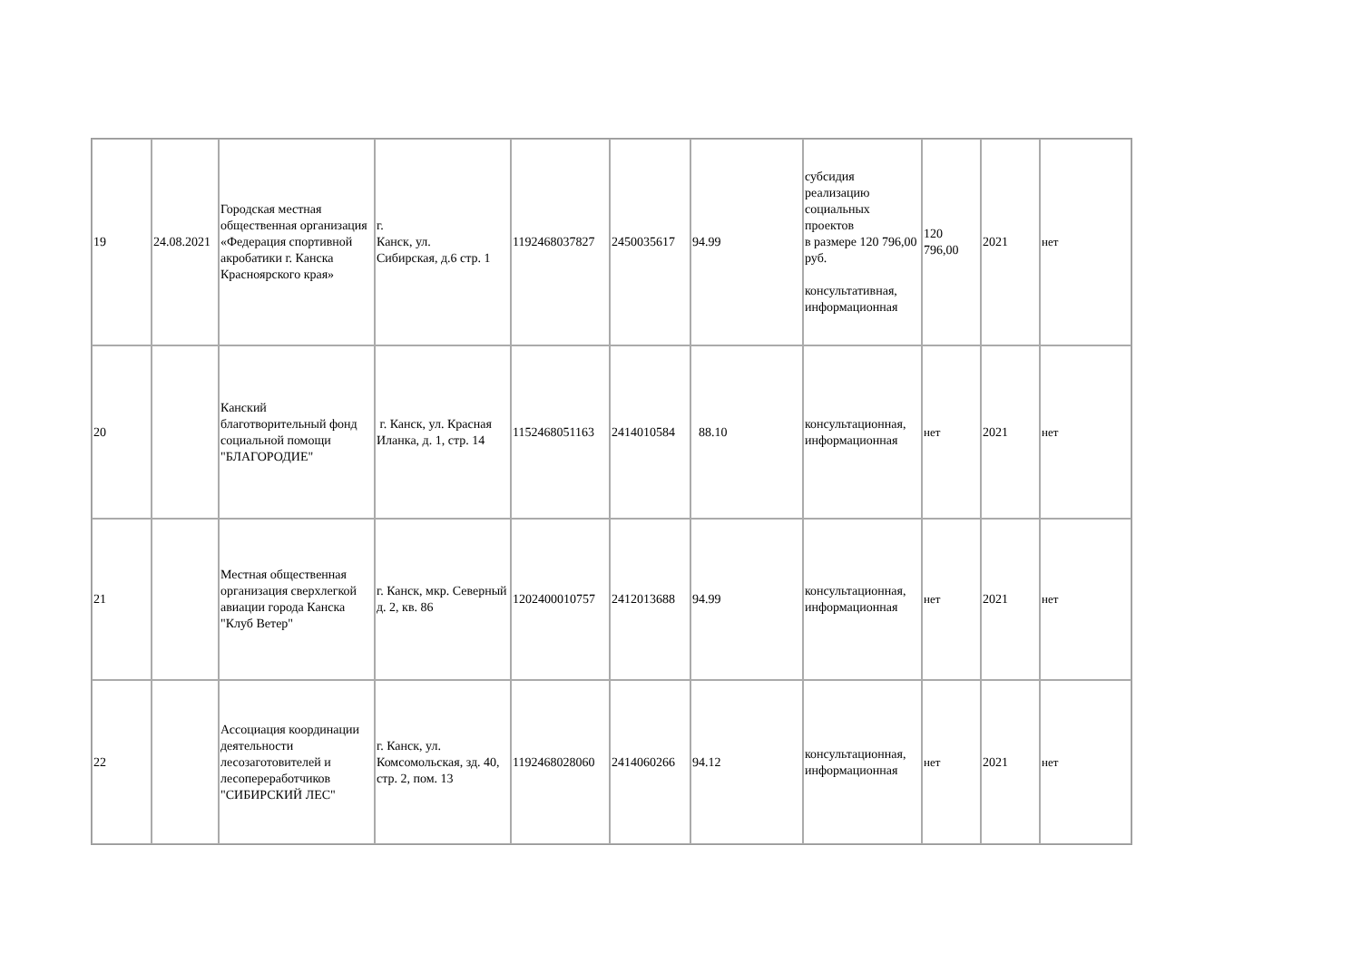| 19 | 24.08.2021 | Городская местная общественная организация «Федерация спортивной акробатики г. Канска Красноярского края» | г. Канск, ул. Сибирская, д.6 стр. 1 | 1192468037827 | 2450035617 | 94.99 | субсидия реализацию социальных проектов в размере 120 796,00 руб. консультативная, информационная | 120 796,00 | 2021 | нет |
| 20 | | Канский благотворительный фонд социальной помощи "БЛАГОРОДИЕ" | г. Канск, ул. Красная Иланка, д. 1, стр. 14 | 1152468051163 | 2414010584 | 88.10 | консультационная, информационная | нет | 2021 | нет |
| 21 | | Местная общественная организация сверхлегкой авиации города Канска "Клуб Ветер" | г. Канск, мкр. Северный д. 2, кв. 86 | 1202400010757 | 2412013688 | 94.99 | консультационная, информационная | нет | 2021 | нет |
| 22 | | Ассоциация координации деятельности лесозаготовителей и лесопереработчиков "СИБИРСКИЙ ЛЕС" | г. Канск, ул. Комсомольская, зд. 40, стр. 2, пом. 13 | 1192468028060 | 2414060266 | 94.12 | консультационная, информационная | нет | 2021 | нет |